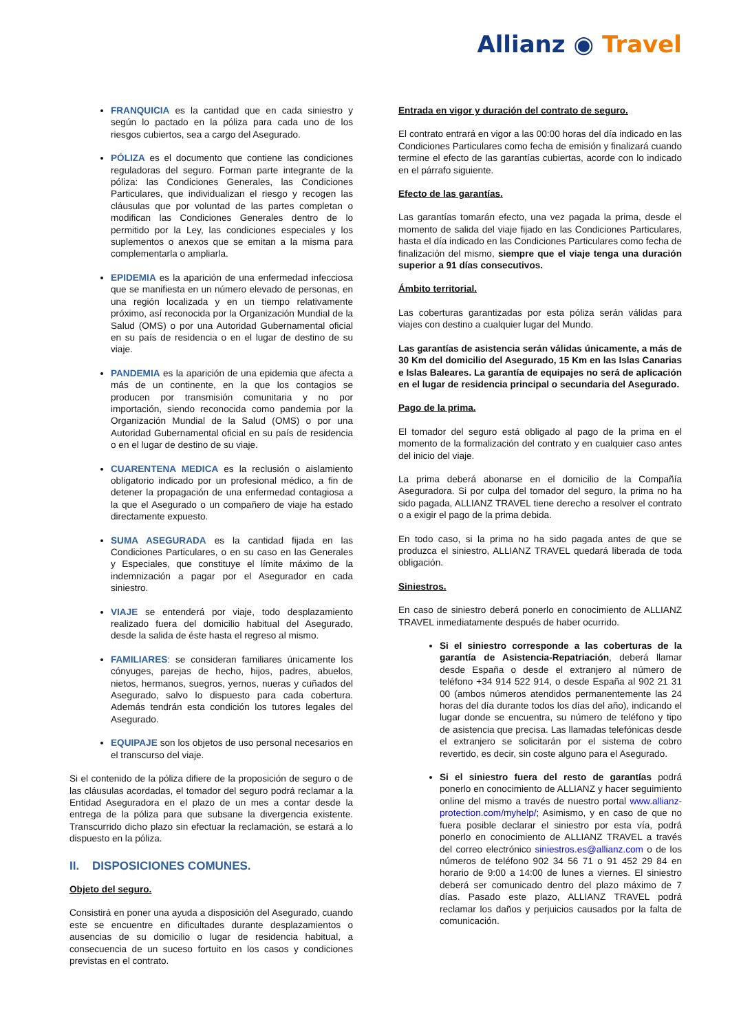Allianz ◉ Travel
FRANQUICIA es la cantidad que en cada siniestro y según lo pactado en la póliza para cada uno de los riesgos cubiertos, sea a cargo del Asegurado.
PÓLIZA es el documento que contiene las condiciones reguladoras del seguro. Forman parte integrante de la póliza: las Condiciones Generales, las Condiciones Particulares, que individualizan el riesgo y recogen las cláusulas que por voluntad de las partes completan o modifican las Condiciones Generales dentro de lo permitido por la Ley, las condiciones especiales y los suplementos o anexos que se emitan a la misma para complementarla o ampliarla.
EPIDEMIA es la aparición de una enfermedad infecciosa que se manifiesta en un número elevado de personas, en una región localizada y en un tiempo relativamente próximo, así reconocida por la Organización Mundial de la Salud (OMS) o por una Autoridad Gubernamental oficial en su país de residencia o en el lugar de destino de su viaje.
PANDEMIA es la aparición de una epidemia que afecta a más de un continente, en la que los contagios se producen por transmisión comunitaria y no por importación, siendo reconocida como pandemia por la Organización Mundial de la Salud (OMS) o por una Autoridad Gubernamental oficial en su país de residencia o en el lugar de destino de su viaje.
CUARENTENA MEDICA es la reclusión o aislamiento obligatorio indicado por un profesional médico, a fin de detener la propagación de una enfermedad contagiosa a la que el Asegurado o un compañero de viaje ha estado directamente expuesto.
SUMA ASEGURADA es la cantidad fijada en las Condiciones Particulares, o en su caso en las Generales y Especiales, que constituye el límite máximo de la indemnización a pagar por el Asegurador en cada siniestro.
VIAJE se entenderá por viaje, todo desplazamiento realizado fuera del domicilio habitual del Asegurado, desde la salida de éste hasta el regreso al mismo.
FAMILIARES: se consideran familiares únicamente los cónyuges, parejas de hecho, hijos, padres, abuelos, nietos, hermanos, suegros, yernos, nueras y cuñados del Asegurado, salvo lo dispuesto para cada cobertura. Además tendrán esta condición los tutores legales del Asegurado.
EQUIPAJE son los objetos de uso personal necesarios en el transcurso del viaje.
Si el contenido de la póliza difiere de la proposición de seguro o de las cláusulas acordadas, el tomador del seguro podrá reclamar a la Entidad Aseguradora en el plazo de un mes a contar desde la entrega de la póliza para que subsane la divergencia existente. Transcurrido dicho plazo sin efectuar la reclamación, se estará a lo dispuesto en la póliza.
II. DISPOSICIONES COMUNES.
Objeto del seguro.
Consistirá en poner una ayuda a disposición del Asegurado, cuando este se encuentre en dificultades durante desplazamientos o ausencias de su domicilio o lugar de residencia habitual, a consecuencia de un suceso fortuito en los casos y condiciones previstas en el contrato.
Entrada en vigor y duración del contrato de seguro.
El contrato entrará en vigor a las 00:00 horas del día indicado en las Condiciones Particulares como fecha de emisión y finalizará cuando termine el efecto de las garantías cubiertas, acorde con lo indicado en el párrafo siguiente.
Efecto de las garantías.
Las garantías tomarán efecto, una vez pagada la prima, desde el momento de salida del viaje fijado en las Condiciones Particulares, hasta el día indicado en las Condiciones Particulares como fecha de finalización del mismo, siempre que el viaje tenga una duración superior a 91 días consecutivos.
Ámbito territorial.
Las coberturas garantizadas por esta póliza serán válidas para viajes con destino a cualquier lugar del Mundo.
Las garantías de asistencia serán válidas únicamente, a más de 30 Km del domicilio del Asegurado, 15 Km en las Islas Canarias e Islas Baleares. La garantía de equipajes no será de aplicación en el lugar de residencia principal o secundaria del Asegurado.
Pago de la prima.
El tomador del seguro está obligado al pago de la prima en el momento de la formalización del contrato y en cualquier caso antes del inicio del viaje.
La prima deberá abonarse en el domicilio de la Compañía Aseguradora. Si por culpa del tomador del seguro, la prima no ha sido pagada, ALLIANZ TRAVEL tiene derecho a resolver el contrato o a exigir el pago de la prima debida.
En todo caso, si la prima no ha sido pagada antes de que se produzca el siniestro, ALLIANZ TRAVEL quedará liberada de toda obligación.
Siniestros.
En caso de siniestro deberá ponerlo en conocimiento de ALLIANZ TRAVEL inmediatamente después de haber ocurrido.
Si el siniestro corresponde a las coberturas de la garantía de Asistencia-Repatriación, deberá llamar desde España o desde el extranjero al número de teléfono +34 914 522 914, o desde España al 902 21 31 00 (ambos números atendidos permanentemente las 24 horas del día durante todos los días del año), indicando el lugar donde se encuentra, su número de teléfono y tipo de asistencia que precisa. Las llamadas telefónicas desde el extranjero se solicitarán por el sistema de cobro revertido, es decir, sin coste alguno para el Asegurado.
Si el siniestro fuera del resto de garantías podrá ponerlo en conocimiento de ALLIANZ y hacer seguimiento online del mismo a través de nuestro portal www.allianz-protection.com/myhelp/; Asimismo, y en caso de que no fuera posible declarar el siniestro por esta vía, podrá ponerlo en conocimiento de ALLIANZ TRAVEL a través del correo electrónico siniestros.es@allianz.com o de los números de teléfono 902 34 56 71 o 91 452 29 84 en horario de 9:00 a 14:00 de lunes a viernes. El siniestro deberá ser comunicado dentro del plazo máximo de 7 días. Pasado este plazo, ALLIANZ TRAVEL podrá reclamar los daños y perjuicios causados por la falta de comunicación.